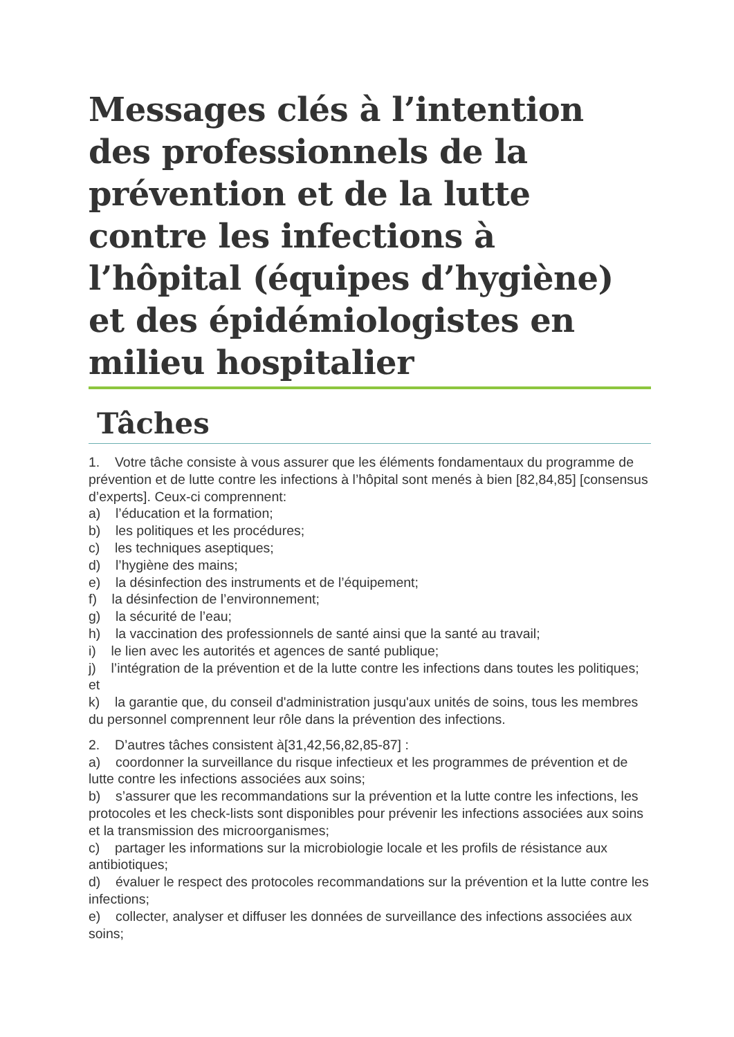Messages clés à l’intention des professionnels de la prévention et de la lutte contre les infections à l’hôpital (équipes d’hygiène) et des épidémiologistes en milieu hospitalier
Tâches
1. Votre tâche consiste à vous assurer que les éléments fondamentaux du programme de prévention et de lutte contre les infections à l’hôpital sont menés à bien [82,84,85] [consensus d’experts]. Ceux-ci comprennent:
a) l’éducation et la formation;
b) les politiques et les procédures;
c) les techniques aseptiques;
d) l’hygiène des mains;
e) la désinfection des instruments et de l’équipement;
f) la désinfection de l’environnement;
g) la sécurité de l’eau;
h) la vaccination des professionnels de santé ainsi que la santé au travail;
i) le lien avec les autorités et agences de santé publique;
j) l’intégration de la prévention et de la lutte contre les infections dans toutes les politiques; et
k) la garantie que, du conseil d'administration jusqu'aux unités de soins, tous les membres du personnel comprennent leur rôle dans la prévention des infections.
2. D’autres tâches consistent à[31,42,56,82,85-87] :
a) coordonner la surveillance du risque infectieux et les programmes de prévention et de lutte contre les infections associées aux soins;
b) s’assurer que les recommandations sur la prévention et la lutte contre les infections, les protocoles et les check-lists sont disponibles pour prévenir les infections associées aux soins et la transmission des microorganismes;
c) partager les informations sur la microbiologie locale et les profils de résistance aux antibiotiques;
d) évaluer le respect des protocoles recommandations sur la prévention et la lutte contre les infections;
e) collecter, analyser et diffuser les données de surveillance des infections associées aux soins;